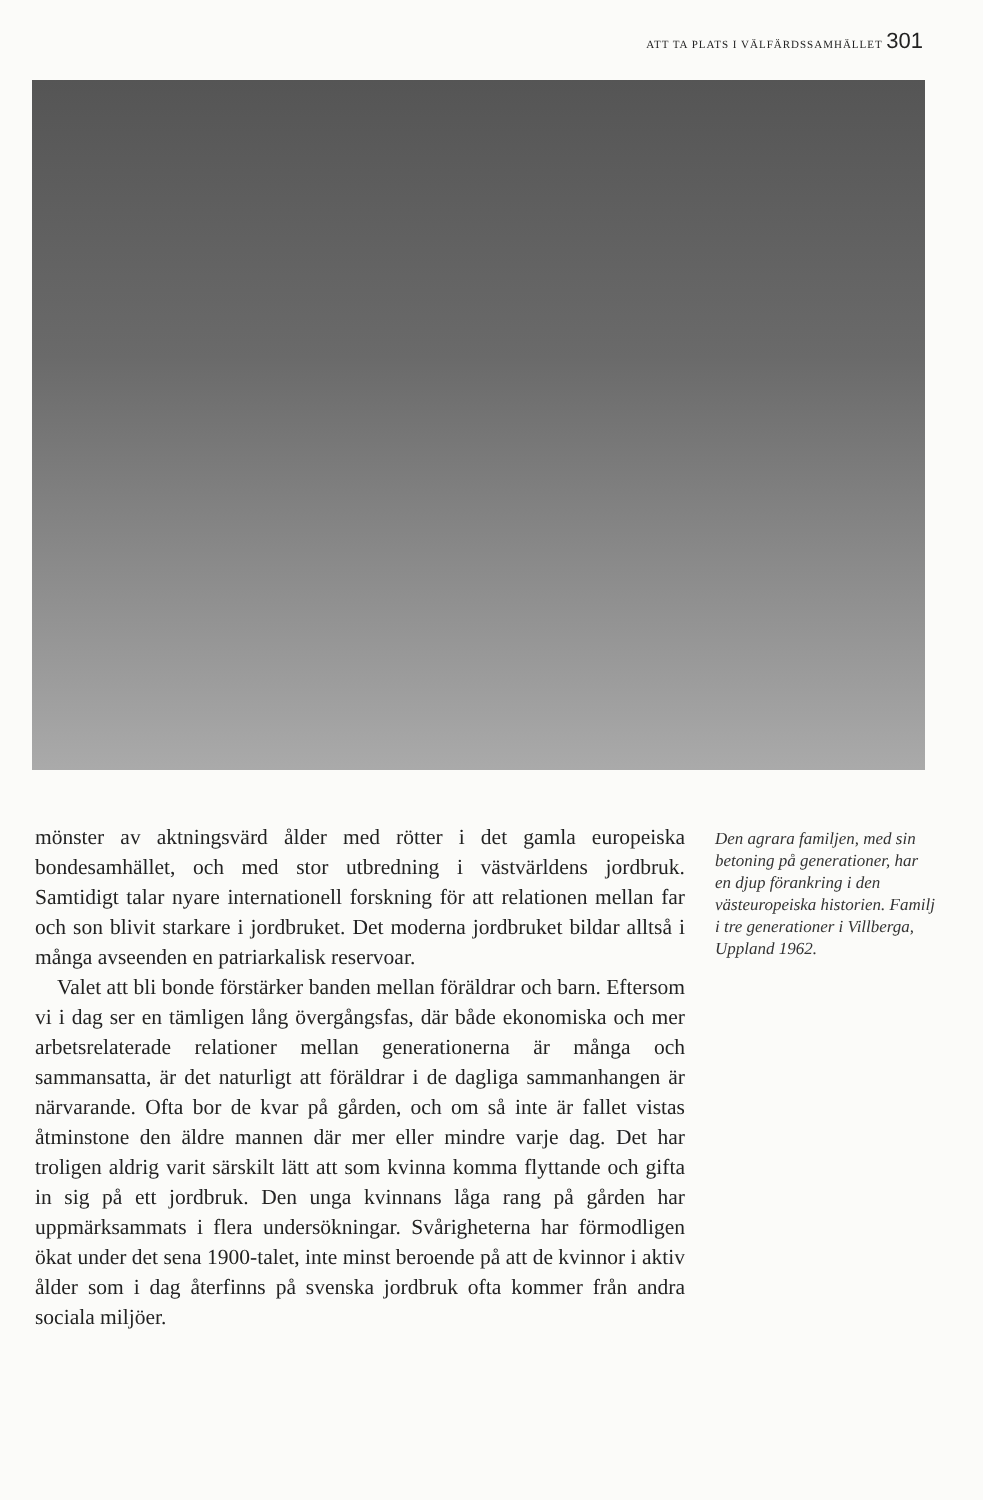ATT TA PLATS I VÄLFÄRDSSAMHÄLLET 301
mönster av aktningsvärd ålder med rötter i det gamla europeiska bondesamhället, och med stor utbredning i västvärldens jordbruk. Samtidigt talar nyare internationell forskning för att relationen mellan far och son blivit starkare i jordbruket. Det moderna jordbruket bildar alltså i många avseenden en patriarkalisk reservoar.
Valet att bli bonde förstärker banden mellan föräldrar och barn. Eftersom vi i dag ser en tämligen lång övergångsfas, där både ekonomiska och mer arbetsrelaterade relationer mellan generationerna är många och sammansatta, är det naturligt att föräldrar i de dagliga sammanhangen är närvarande. Ofta bor de kvar på gården, och om så inte är fallet vistas åtminstone den äldre mannen där mer eller mindre varje dag. Det har troligen aldrig varit särskilt lätt att som kvinna komma flyttande och gifta in sig på ett jordbruk. Den unga kvinnans låga rang på gården har uppmärksammats i flera undersökningar. Svårigheterna har förmodligen ökat under det sena 1900-talet, inte minst beroende på att de kvinnor i aktiv ålder som i dag återfinns på svenska jordbruk ofta kommer från andra sociala miljöer.
Den agrara familjen, med sin betoning på generationer, har en djup förankring i den västeuropeiska historien. Familj i tre generationer i Villberga, Uppland 1962.